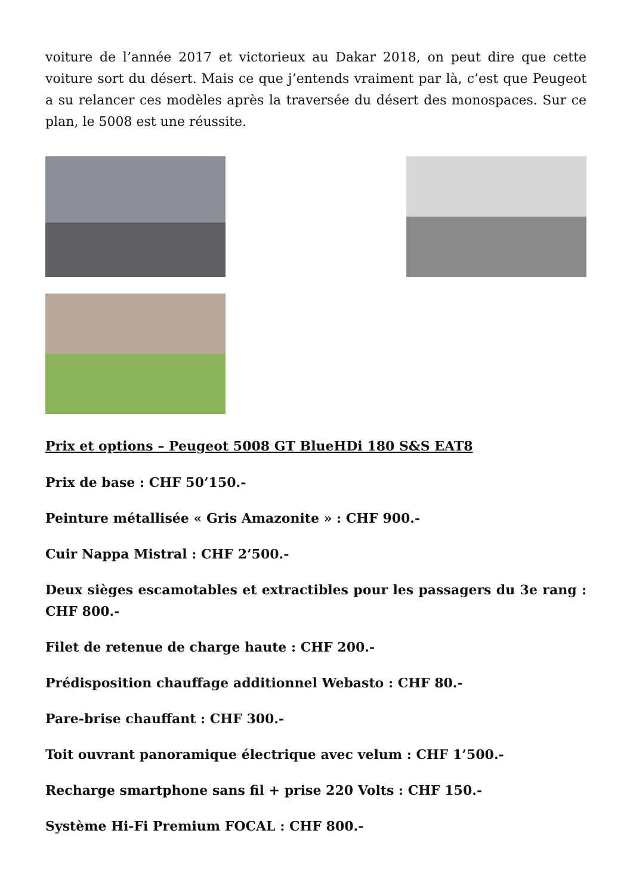voiture de l’année 2017 et victorieux au Dakar 2018, on peut dire que cette voiture sort du désert. Mais ce que j’entends vraiment par là, c’est que Peugeot a su relancer ces modèles après la traversée du désert des monospaces. Sur ce plan, le 5008 est une réussite.
Prix et options – Peugeot 5008 GT BlueHDi 180 S&S EAT8
Prix de base : CHF 50’150.-
Peinture métallisée « Gris Amazonite » : CHF 900.-
Cuir Nappa Mistral : CHF 2’500.-
Deux sièges escamotables et extractibles pour les passagers du 3e rang : CHF 800.-
Filet de retenue de charge haute : CHF 200.-
Prédisposition chauffage additionnel Webasto : CHF 80.-
Pare-brise chauffant : CHF 300.-
Toit ouvrant panoramique électrique avec velum : CHF 1’500.-
Recharge smartphone sans fil + prise 220 Volts : CHF 150.-
Système Hi-Fi Premium FOCAL : CHF 800.-